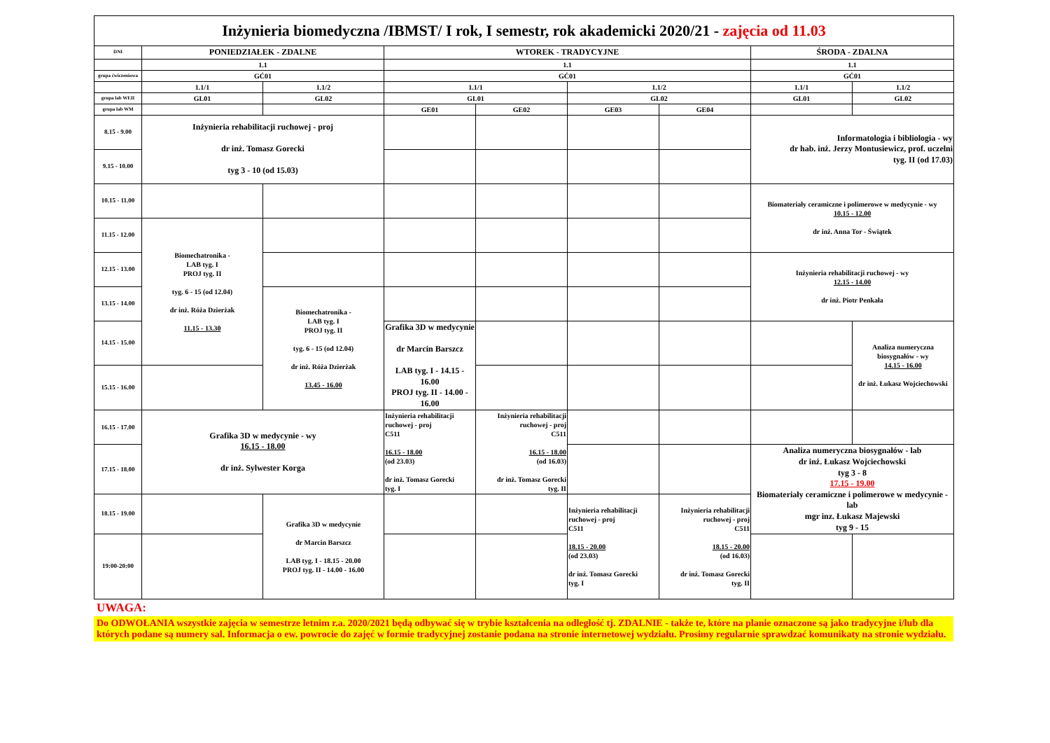| Inżynieria biomedyczna /IBMST/ I rok, I semestr, rok akademicki 2020/21 - zajęcia od 11.03 | | | | | | | | |
| DNI | PONIEDZIAŁEK - ZDALNE | | WTOREK - TRADYCYJNE | | | | ŚRODA - ZDALNA | |
| | 1.1 | | 1.1 | | | | 1.1 | |
| grupa ćwiczeniowa | GĆ01 | | GĆ01 | | | | GĆ01 | |
| | 1.1/1 | 1.1/2 | 1.1/1 | | 1.1/2 | | 1.1/1 | 1.1/2 |
| grupa lab WEII | GL01 | GL02 | GL01 | | GL02 | | GL01 | GL02 |
| grupa lab WM | | | GE01 | GE02 | GE03 | GE04 | | |
| 8.15 - 9.00 | Inżynieria rehabilitacji ruchowej - proj dr inż. Tomasz Gorecki tyg 3 - 10 (od 15.03) | | | | | | Informatologia i bibliologia - wy dr hab. inż. Jerzy Montusiewicz, prof. uczelni tyg. II (od 17.03) | |
| 9.15 - 10.00 | | | | | | | | |
| 10.15 - 11.00 | | | | | | | Biomateriały ceramiczne i polimerowe w medycynie - wy 10.15 - 12.00 dr inż. Anna Tor - Świątek | |
| 11.15 - 12.00 | Biomechatronika - LAB tyg. I PROJ tyg. II tyg. 6 - 15 (od 12.04) dr inż. Róża Dzierżak 11.15 - 13.30 | | | | | | | |
| 12.15 - 13.00 | | | | | | | Inżynieria rehabilitacji ruchowej - wy 12.15 - 14.00 dr inż. Piotr Penkała | |
| 13.15 - 14.00 | | Biomechatronika - LAB tyg. I PROJ tyg. II tyg. 6 - 15 (od 12.04) dr inż. Róża Dzierżak 13.45 - 16.00 | | | | | | |
| 14.15 - 15.00 | | | Grafika 3D w medycynie dr Marcin Barszcz LAB tyg. I - 14.15 - 16.00 PROJ tyg. II - 14.00 - 16.00 | | | | | Analiza numeryczna biosygnałów - wy 14.15 - 16.00 dr inż. Łukasz Wojciechowski |
| 15.15 - 16.00 | | | | | | | | |
| 16.15 - 17.00 | Grafika 3D w medycynie - wy 16.15 - 18.00 dr inż. Sylwester Korga | | Inżynieria rehabilitacji ruchowej - proj C511 16.15 - 18.00 (od 23.03) dr inż. Tomasz Gorecki tyg. I | Inżynieria rehabilitacji ruchowej - proj C511 16.15 - 18.00 (od 16.03) dr inż. Tomasz Gorecki tyg. II | | | | |
| 17.15 - 18.00 | | | | | | | Analiza numeryczna biosygnałów - lab dr inż. Łukasz Wojciechowski tyg 3 - 8 17.15 - 19.00 Biomateriały ceramiczne i polimerowe w medycynie - lab mgr inz. Łukasz Majewski tyg 9 - 15 | |
| 18.15 - 19.00 | | Grafika 3D w medycynie dr Marcin Barszcz LAB tyg. I - 18.15 - 20.00 PROJ tyg. II - 14.00 - 16.00 | | | Inżynieria rehabilitacji ruchowej - proj C511 18.15 - 20.00 (od 23.03) dr inż. Tomasz Gorecki tyg. I | Inżynieria rehabilitacji ruchowej - proj C511 18.15 - 20.00 (od 16.03) dr inż. Tomasz Gorecki tyg. II | | |
| 19:00-20:00 | | | | | | | | |
UWAGA:
Do ODWOŁANIA wszystkie zajęcia w semestrze letnim r.a. 2020/2021 będą odbywać się w trybie kształcenia na odległość tj. ZDALNIE - także te, które na planie oznaczone są jako tradycyjne i/lub dla których podane są numery sal. Informacja o ew. powrocie do zajęć w formie tradycyjnej zostanie podana na stronie internetowej wydziału. Prosimy regularnie sprawdzać komunikaty na stronie wydziału.